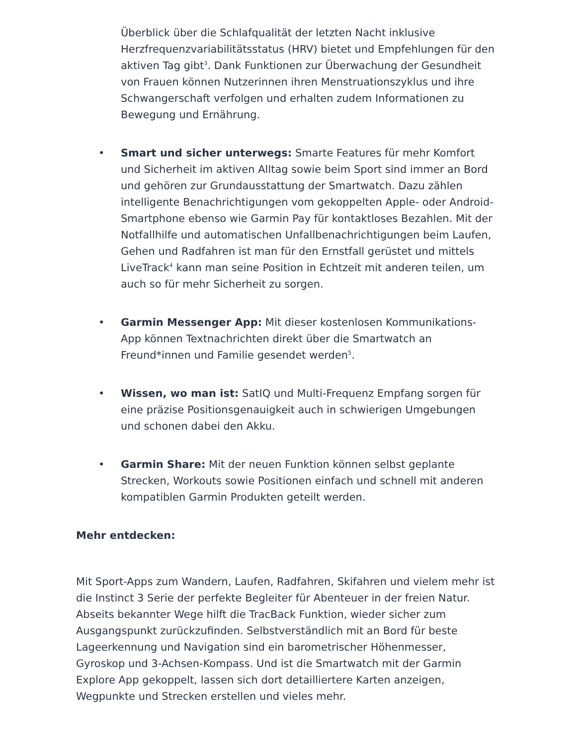Überblick über die Schlafqualität der letzten Nacht inklusive Herzfrequenzvariabilitätsstatus (HRV) bietet und Empfehlungen für den aktiven Tag gibt<sup>3</sup>. Dank Funktionen zur Überwachung der Gesundheit von Frauen können Nutzerinnen ihren Menstruationszyklus und ihre Schwangerschaft verfolgen und erhalten zudem Informationen zu Bewegung und Ernährung.
• Smart und sicher unterwegs: Smarte Features für mehr Komfort und Sicherheit im aktiven Alltag sowie beim Sport sind immer an Bord und gehören zur Grundausstattung der Smartwatch. Dazu zählen intelligente Benachrichtigungen vom gekoppelten Apple- oder Android-Smartphone ebenso wie Garmin Pay für kontaktloses Bezahlen. Mit der Notfallhilfe und automatischen Unfallbenachrichtigungen beim Laufen, Gehen und Radfahren ist man für den Ernstfall gerüstet und mittels LiveTrack<sup>4</sup> kann man seine Position in Echtzeit mit anderen teilen, um auch so für mehr Sicherheit zu sorgen.
• Garmin Messenger App: Mit dieser kostenlosen Kommunikations-App können Textnachrichten direkt über die Smartwatch an Freund*innen und Familie gesendet werden<sup>5</sup>.
• Wissen, wo man ist: SatIQ und Multi-Frequenz Empfang sorgen für eine präzise Positionsgenauigkeit auch in schwierigen Umgebungen und schonen dabei den Akku.
• Garmin Share: Mit der neuen Funktion können selbst geplante Strecken, Workouts sowie Positionen einfach und schnell mit anderen kompatiblen Garmin Produkten geteilt werden.
Mehr entdecken:
Mit Sport-Apps zum Wandern, Laufen, Radfahren, Skifahren und vielem mehr ist die Instinct 3 Serie der perfekte Begleiter für Abenteuer in der freien Natur. Abseits bekannter Wege hilft die TracBack Funktion, wieder sicher zum Ausgangspunkt zurückzufinden. Selbstverständlich mit an Bord für beste Lageerkennung und Navigation sind ein barometrischer Höhenmesser, Gyroskop und 3-Achsen-Kompass. Und ist die Smartwatch mit der Garmin Explore App gekoppelt, lassen sich dort detailliertere Karten anzeigen, Wegpunkte und Strecken erstellen und vieles mehr.